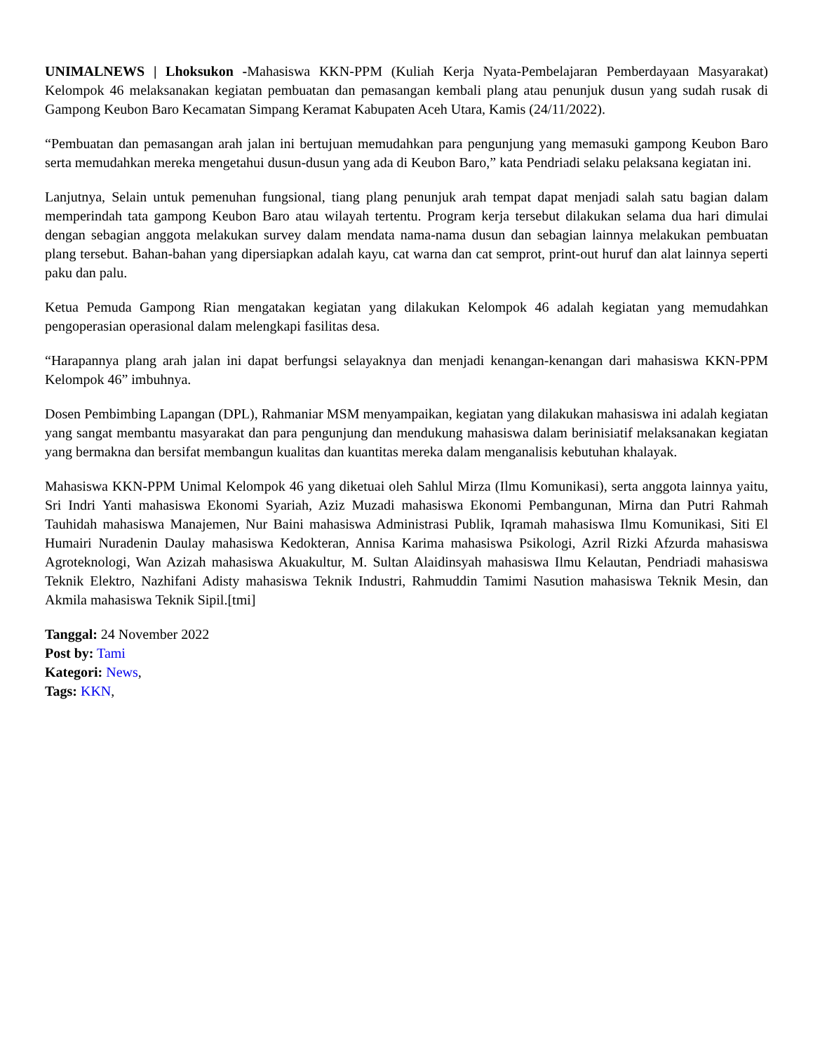UNIMALNEWS | Lhoksukon -Mahasiswa KKN-PPM (Kuliah Kerja Nyata-Pembelajaran Pemberdayaan Masyarakat) Kelompok 46 melaksanakan kegiatan pembuatan dan pemasangan kembali plang atau penunjuk dusun yang sudah rusak di Gampong Keubon Baro Kecamatan Simpang Keramat Kabupaten Aceh Utara, Kamis (24/11/2022).
“Pembuatan dan pemasangan arah jalan ini bertujuan memudahkan para pengunjung yang memasuki gampong Keubon Baro serta memudahkan mereka mengetahui dusun-dusun yang ada di Keubon Baro,” kata Pendriadi selaku pelaksana kegiatan ini.
Lanjutnya, Selain untuk pemenuhan fungsional, tiang plang penunjuk arah tempat dapat menjadi salah satu bagian dalam memperindah tata gampong Keubon Baro atau wilayah tertentu. Program kerja tersebut dilakukan selama dua hari dimulai dengan sebagian anggota melakukan survey dalam mendata nama-nama dusun dan sebagian lainnya melakukan pembuatan plang tersebut. Bahan-bahan yang dipersiapkan adalah kayu, cat warna dan cat semprot, print-out huruf dan alat lainnya seperti paku dan palu.
Ketua Pemuda Gampong Rian mengatakan kegiatan yang dilakukan Kelompok 46 adalah kegiatan yang memudahkan pengoperasian operasional dalam melengkapi fasilitas desa.
“Harapannya plang arah jalan ini dapat berfungsi selayaknya dan menjadi kenangan-kenangan dari mahasiswa KKN-PPM Kelompok 46” imbuhnya.
Dosen Pembimbing Lapangan (DPL), Rahmaniar MSM menyampaikan, kegiatan yang dilakukan mahasiswa ini adalah kegiatan yang sangat membantu masyarakat dan para pengunjung dan mendukung mahasiswa dalam berinisiatif melaksanakan kegiatan yang bermakna dan bersifat membangun kualitas dan kuantitas mereka dalam menganalisis kebutuhan khalayak.
Mahasiswa KKN-PPM Unimal Kelompok 46 yang diketuai oleh Sahlul Mirza (Ilmu Komunikasi), serta anggota lainnya yaitu, Sri Indri Yanti mahasiswa Ekonomi Syariah, Aziz Muzadi mahasiswa Ekonomi Pembangunan, Mirna dan Putri Rahmah Tauhidah mahasiswa Manajemen, Nur Baini mahasiswa Administrasi Publik, Iqramah mahasiswa Ilmu Komunikasi, Siti El Humairi Nuradenin Daulay mahasiswa Kedokteran, Annisa Karima mahasiswa Psikologi, Azril Rizki Afzurda mahasiswa Agroteknologi, Wan Azizah mahasiswa Akuakultur, M. Sultan Alaidinsyah mahasiswa Ilmu Kelautan, Pendriadi mahasiswa Teknik Elektro, Nazhifani Adisty mahasiswa Teknik Industri, Rahmuddin Tamimi Nasution mahasiswa Teknik Mesin, dan Akmila mahasiswa Teknik Sipil.[tmi]
Tanggal: 24 November 2022
Post by: Tami
Kategori: News,
Tags: KKN,